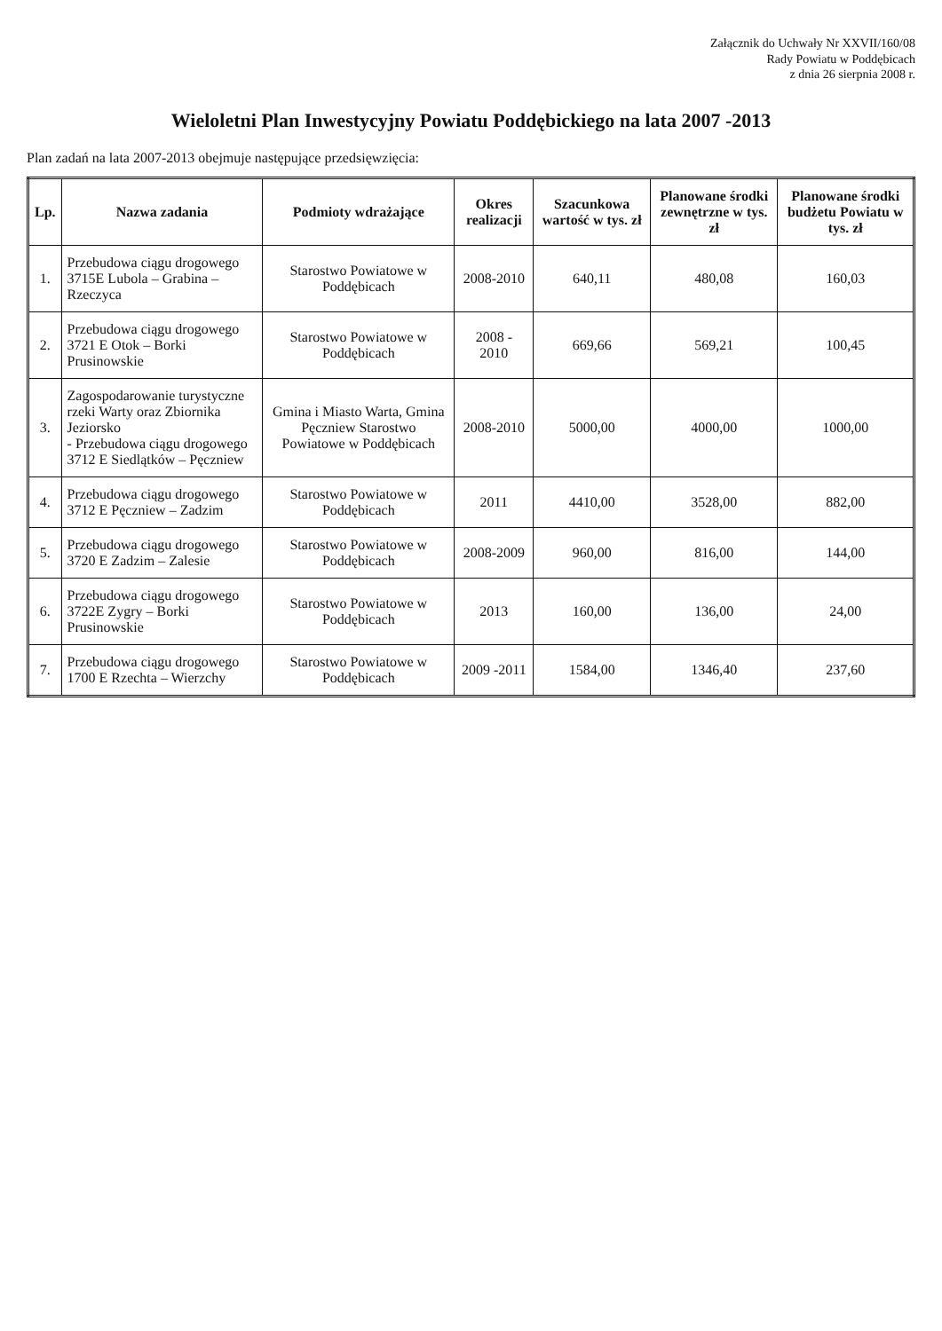Załącznik do Uchwały Nr XXVII/160/08
Rady Powiatu w Poddębicach
z dnia 26 sierpnia 2008 r.
Wieloletni Plan Inwestycyjny Powiatu Poddębickiego na lata 2007 -2013
Plan zadań na lata 2007-2013 obejmuje następujące przedsięwzięcia:
| Lp. | Nazwa zadania | Podmioty wdrażające | Okres realizacji | Szacunkowa wartość w tys. zł | Planowane środki zewnętrzne w tys. zł | Planowane środki budżetu Powiatu w tys. zł |
| --- | --- | --- | --- | --- | --- | --- |
| 1. | Przebudowa ciągu drogowego 3715E Lubola – Grabina – Rzeczyca | Starostwo Powiatowe w Poddębicach | 2008-2010 | 640,11 | 480,08 | 160,03 |
| 2. | Przebudowa ciągu drogowego 3721 E Otok – Borki Prusinowskie | Starostwo Powiatowe w Poddębicach | 2008 - 2010 | 669,66 | 569,21 | 100,45 |
| 3. | Zagospodarowanie turystyczne rzeki Warty oraz Zbiornika Jeziorsko - Przebudowa ciągu drogowego 3712 E Siedlątków – Pęczniew | Gmina i Miasto Warta, Gmina Pęczniew Starostwo Powiatowe w Poddębicach | 2008-2010 | 5000,00 | 4000,00 | 1000,00 |
| 4. | Przebudowa ciągu drogowego 3712 E Pęczniew – Zadzim | Starostwo Powiatowe w Poddębicach | 2011 | 4410,00 | 3528,00 | 882,00 |
| 5. | Przebudowa ciągu drogowego 3720 E Zadzim – Zalesie | Starostwo Powiatowe w Poddębicach | 2008-2009 | 960,00 | 816,00 | 144,00 |
| 6. | Przebudowa ciągu drogowego 3722E Zygry – Borki Prusinowskie | Starostwo Powiatowe w Poddębicach | 2013 | 160,00 | 136,00 | 24,00 |
| 7. | Przebudowa ciągu drogowego 1700 E Rzechta – Wierzchy | Starostwo Powiatowe w Poddębicach | 2009 -2011 | 1584,00 | 1346,40 | 237,60 |